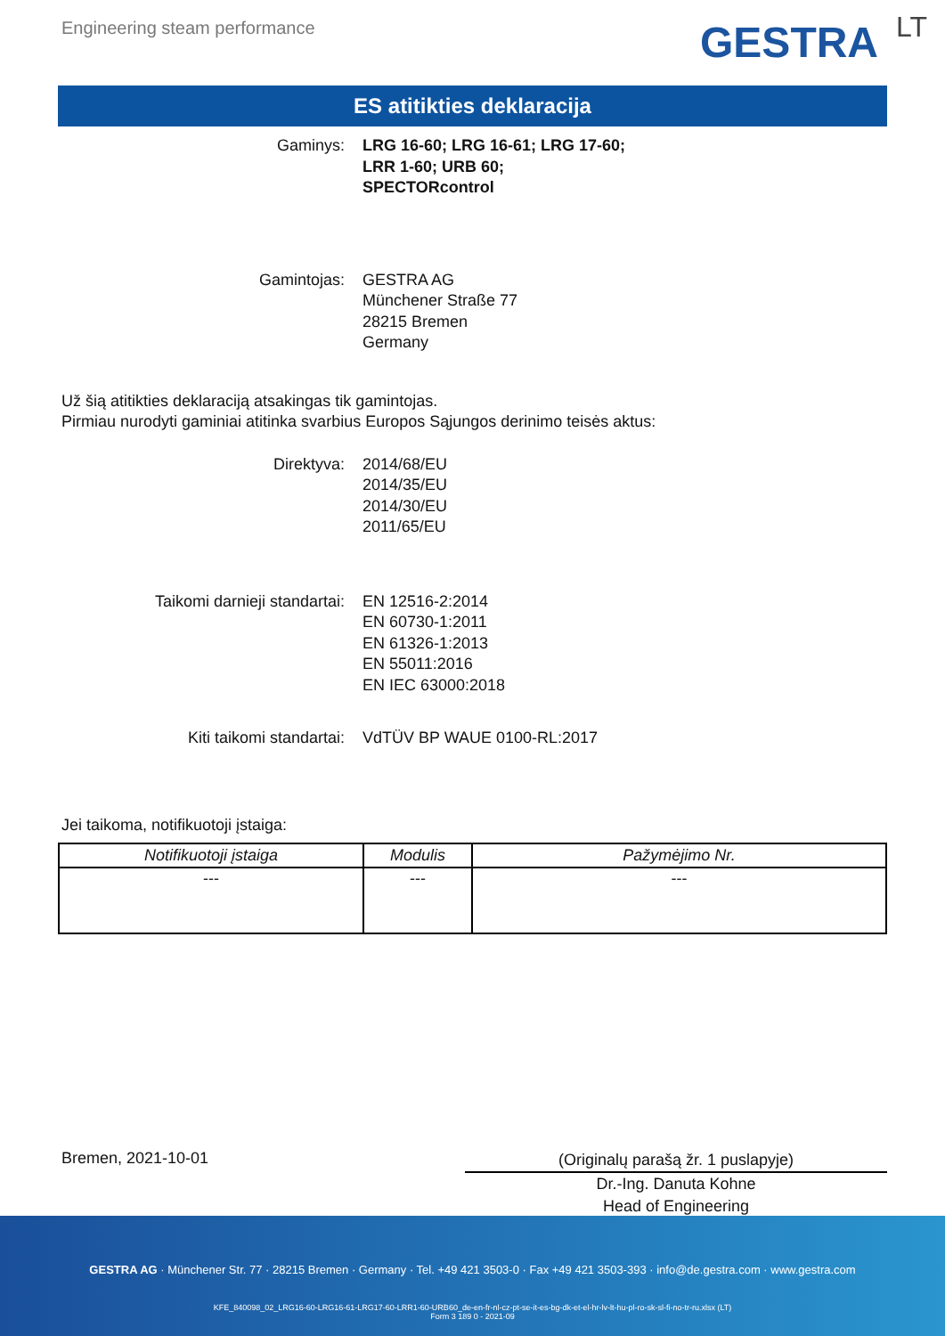Engineering steam performance GESTRA LT
ES atitikties deklaracija
Gaminys: LRG 16-60; LRG 16-61; LRG 17-60;
LRR 1-60; URB 60;
SPECTORcontrol
Gamintojas: GESTRA AG
Münchener Straße 77
28215 Bremen
Germany
Už šią atitikties deklaraciją atsakingas tik gamintojas.
Pirmiau nurodyti gaminiai atitinka svarbius Europos Sąjungos derinimo teisės aktus:
Direktyva: 2014/68/EU
2014/35/EU
2014/30/EU
2011/65/EU
Taikomi darnieji standartai: EN 12516-2:2014
EN 60730-1:2011
EN 61326-1:2013
EN 55011:2016
EN IEC 63000:2018
Kiti taikomi standartai: VdTÜV BP WAUE 0100-RL:2017
Jei taikoma, notifikuotoji įstaiga:
| Notifikuotoji įstaiga | Modulis | Pažymėjimo Nr. |
| --- | --- | --- |
| --- | --- | --- |
Bremen, 2021-10-01
(Originalų parašą žr. 1 puslapyje)
Dr.-Ing. Danuta Kohne
Head of Engineering
GESTRA AG · Münchener Str. 77 · 28215 Bremen · Germany · Tel. +49 421 3503-0 · Fax +49 421 3503-393 · info@de.gestra.com · www.gestra.com
KFE_840098_02_LRG16-60-LRG16-61-LRG17-60-LRR1-60-URB60_de-en-fr-nl-cz-pt-se-it-es-bg-dk-et-el-hr-lv-lt-hu-pl-ro-sk-sl-fi-no-tr-ru.xlsx (LT)
Form 3 189 0 - 2021-09